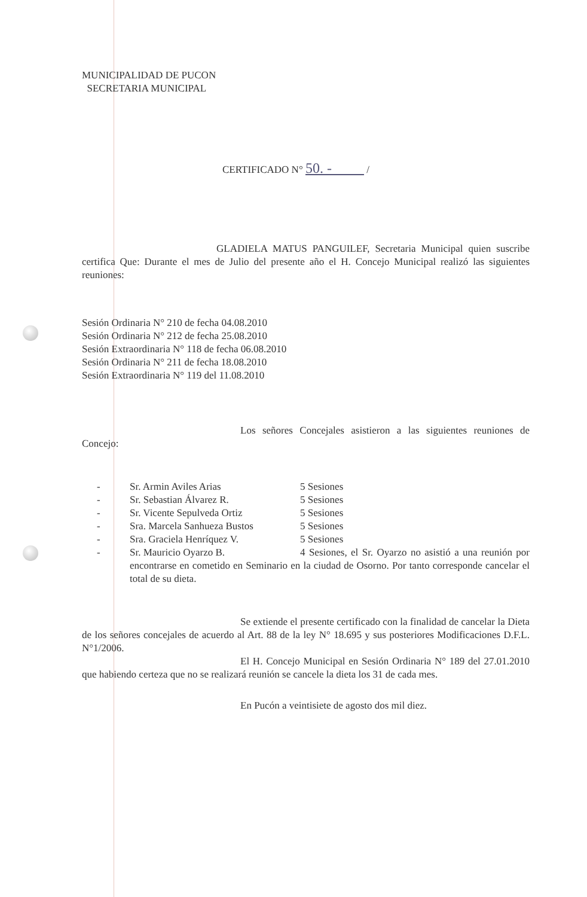MUNICIPALIDAD DE PUCON
SECRETARIA MUNICIPAL
CERTIFICADO N° 50. - /
GLADIELA MATUS PANGUILEF, Secretaria Municipal quien suscribe certifica Que: Durante el mes de Julio del presente año el H. Concejo Municipal realizó las siguientes reuniones:
Sesión Ordinaria N° 210 de fecha 04.08.2010
Sesión Ordinaria N° 212 de fecha 25.08.2010
Sesión Extraordinaria N° 118 de fecha 06.08.2010
Sesión Ordinaria N° 211 de fecha 18.08.2010
Sesión Extraordinaria N° 119 del 11.08.2010
Los señores Concejales asistieron a las siguientes reuniones de Concejo:
- Sr. Armin Aviles Arias 5 Sesiones
- Sr. Sebastian Álvarez R. 5 Sesiones
- Sr. Vicente Sepulveda Ortiz 5 Sesiones
- Sra. Marcela Sanhueza Bustos 5 Sesiones
- Sra. Graciela Henríquez V. 5 Sesiones
- Sr. Mauricio Oyarzo B. 4 Sesiones, el Sr. Oyarzo no asistió a una reunión por encontrarse en cometido en Seminario en la ciudad de Osorno. Por tanto corresponde cancelar el total de su dieta.
Se extiende el presente certificado con la finalidad de cancelar la Dieta de los señores concejales de acuerdo al Art. 88 de la ley N° 18.695 y sus posteriores Modificaciones D.F.L. N°1/2006.
El H. Concejo Municipal en Sesión Ordinaria N° 189 del 27.01.2010 que habiendo certeza que no se realizará reunión se cancele la dieta los 31 de cada mes.
En Pucón a veintisiete de agosto dos mil diez.